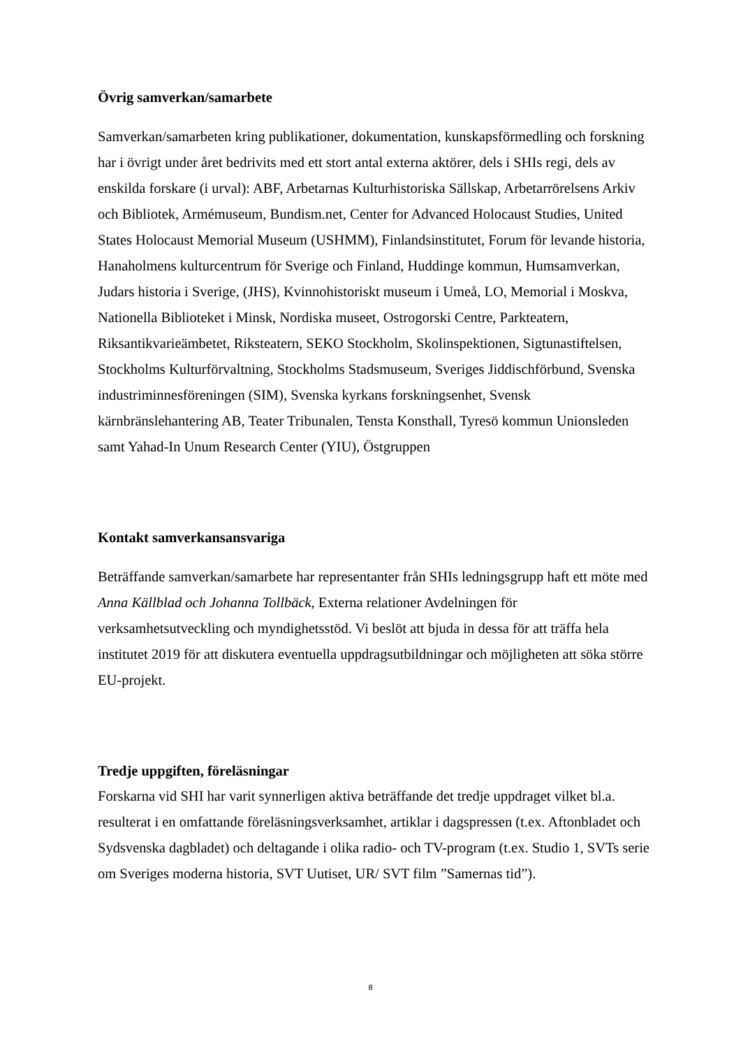Övrig samverkan/samarbete
Samverkan/samarbeten kring publikationer, dokumentation, kunskapsförmedling och forskning har i övrigt under året bedrivits med ett stort antal externa aktörer, dels i SHIs regi, dels av enskilda forskare (i urval): ABF, Arbetarnas Kulturhistoriska Sällskap, Arbetarrörelsens Arkiv och Bibliotek, Armémuseum, Bundism.net, Center for Advanced Holocaust Studies, United States Holocaust Memorial Museum (USHMM), Finlandsinstitutet, Forum för levande historia, Hanaholmens kulturcentrum för Sverige och Finland, Huddinge kommun, Humsamverkan, Judars historia i Sverige, (JHS), Kvinnohistoriskt museum i Umeå, LO, Memorial i Moskva, Nationella Biblioteket i Minsk, Nordiska museet, Ostrogorski Centre, Parkteatern, Riksantikvarieämbetet, Riksteatern, SEKO Stockholm, Skolinspektionen, Sigtunastiftelsen, Stockholms Kulturförvaltning, Stockholms Stadsmuseum, Sveriges Jiddischförbund, Svenska industriminnesföreningen (SIM), Svenska kyrkans forskningsenhet, Svensk kärnbränslehantering AB, Teater Tribunalen, Tensta Konsthall, Tyresö kommun Unionsleden samt Yahad-In Unum Research Center (YIU), Östgruppen
Kontakt samverkansansvariga
Beträffande samverkan/samarbete har representanter från SHIs ledningsgrupp haft ett möte med Anna Källblad och Johanna Tollbäck, Externa relationer Avdelningen för verksamhetsutveckling och myndighetsstöd. Vi beslöt att bjuda in dessa för att träffa hela institutet 2019 för att diskutera eventuella uppdragsutbildningar och möjligheten att söka större EU-projekt.
Tredje uppgiften, föreläsningar
Forskarna vid SHI har varit synnerligen aktiva beträffande det tredje uppdraget vilket bl.a. resulterat i en omfattande föreläsningsverksamhet, artiklar i dagspressen (t.ex. Aftonbladet och Sydsvenska dagbladet) och deltagande i olika radio- och TV-program (t.ex. Studio 1, SVTs serie om Sveriges moderna historia, SVT Uutiset, UR/ SVT film ”Samernas tid”).
8